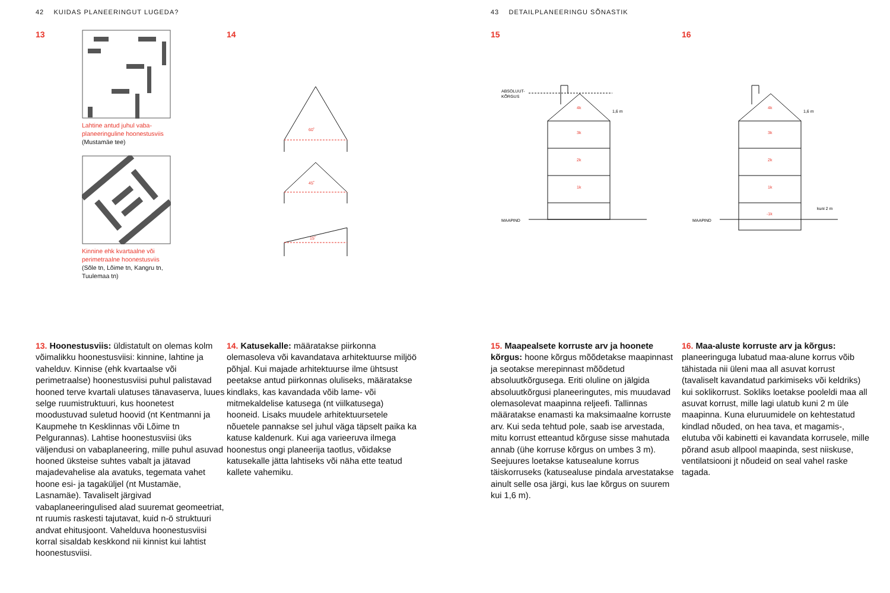42 KUIDAS PLANEERINGUT LUGEDA?
13
Lahtine antud juhul vaba-
planeeringuline hoonestusviis
(Mustamäe tee)
Kinnine ehk kvartaalne või
perimetraalne hoonestusviis
(Sõle tn, Lõime tn, Kangru tn,
Tuulemaa tn)
14
60˚
45˚
15˚
13. Hoonestusviis: üldistatult on olemas kolm võimalikku hoonestusviisi: kinnine, lahtine ja vahelduv. Kinnise (ehk kvartaalse või perimetraalse) hoonestusviisi puhul palistavad hooned terve kvartali ulatuses tänavaserva, luues selge ruumistruktuuri, kus hoonetest moodustuvad suletud hoovid (nt Kentmanni ja Kaupmehe tn Kesklinnas või Lõime tn Pelgurannas). Lahtise hoonestusviisi üks väljendusi on vabaplaneering, mille puhul asuvad hooned üksteise suhtes vabalt ja jätavad majadevahelise ala avatuks, tegemata vahet hoone esi- ja tagaküljel (nt Mustamäe, Lasnamäe). Tavaliselt järgivad vabaplaneeringulised alad suuremat geomeetriat, nt ruumis raskesti tajutavat, kuid n-ö struktuuri andvat ehitusjoont. Vahelduva hoonestusviisi korral sisaldab keskkond nii kinnist kui lahtist hoonestusviisi.
14. Katusekalle: määratakse piirkonna olemasoleva või kavandatava arhitektuurse miljöö põhjal. Kui majade arhitektuurse ilme ühtsust peetakse antud piirkonnas oluliseks, määratakse kindlaks, kas kavandada võib lame- või mitmekaldelise katusega (nt viilkatusega) hooneid. Lisaks muudele arhitektuursetele nõuetele pannakse sel juhul väga täpselt paika ka katuse kaldenurk. Kui aga varieeruva ilmega hoonestus ongi planeerija taotlus, võidakse katusekalle jätta lahtiseks või näha ette teatud kallete vahemiku.
43 DETAILPLANEERINGU SÕNASTIK
15
ABSOLUUT-
KÕRGUS
MAAPIND
4k
3k
2k
1k
1,6 m
16
MAAPIND
4k
3k
2k
1k
-1k
1,6 m
kuni 2 m
15. Maapealsete korruste arv ja hoonete kõrgus: hoone kõrgus mõõdetakse maapinnast ja seotakse merepinnast mõõdetud absoluutkõrgusega. Eriti oluline on jälgida absoluutkõrgusi planeeringutes, mis muudavad olemasolevat maapinna reljeefi. Tallinnas määratakse enamasti ka maksimaalne korruste arv. Kui seda tehtud pole, saab ise arvestada, mitu korrust etteantud kõrguse sisse mahutada annab (ühe korruse kõrgus on umbes 3 m). Seejuures loetakse katusealune korrus täiskorruseks (katusealuse pindala arvestatakse ainult selle osa järgi, kus lae kõrgus on suurem kui 1,6 m).
16. Maa-aluste korruste arv ja kõrgus: planeeringuga lubatud maa-alune korrus võib tähistada nii üleni maa all asuvat korrust (tavaliselt kavandatud parkimiseks või keldriks) kui soklikorrust. Sokliks loetakse pooleldi maa all asuvat korrust, mille lagi ulatub kuni 2 m üle maapinna. Kuna eluruumidele on kehtestatud kindlad nõuded, on hea tava, et magamis-, elutuba või kabinetti ei kavandata korrusele, mille põrand asub allpool maapinda, sest niiskuse, ventilatsiooni jt nõudeid on seal vahel raske tagada.